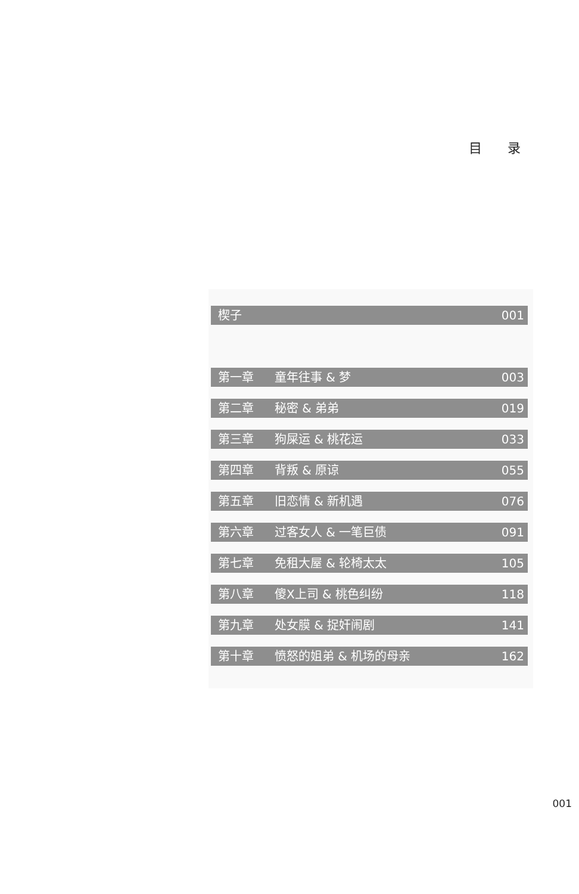目 录
楔子 001
第一章 童年往事 & 梦 003
第二章 秘密 & 弟弟 019
第三章 狗屎运 & 桃花运 033
第四章 背叛 & 原谅 055
第五章 旧恋情 & 新机遇 076
第六章 过客女人 & 一笔巨债 091
第七章 免租大屋 & 轮椅太太 105
第八章 傻X上司 & 桃色纠纷 118
第九章 处女膜 & 捉奸闹剧 141
第十章 愤怒的姐弟 & 机场的母亲 162
001